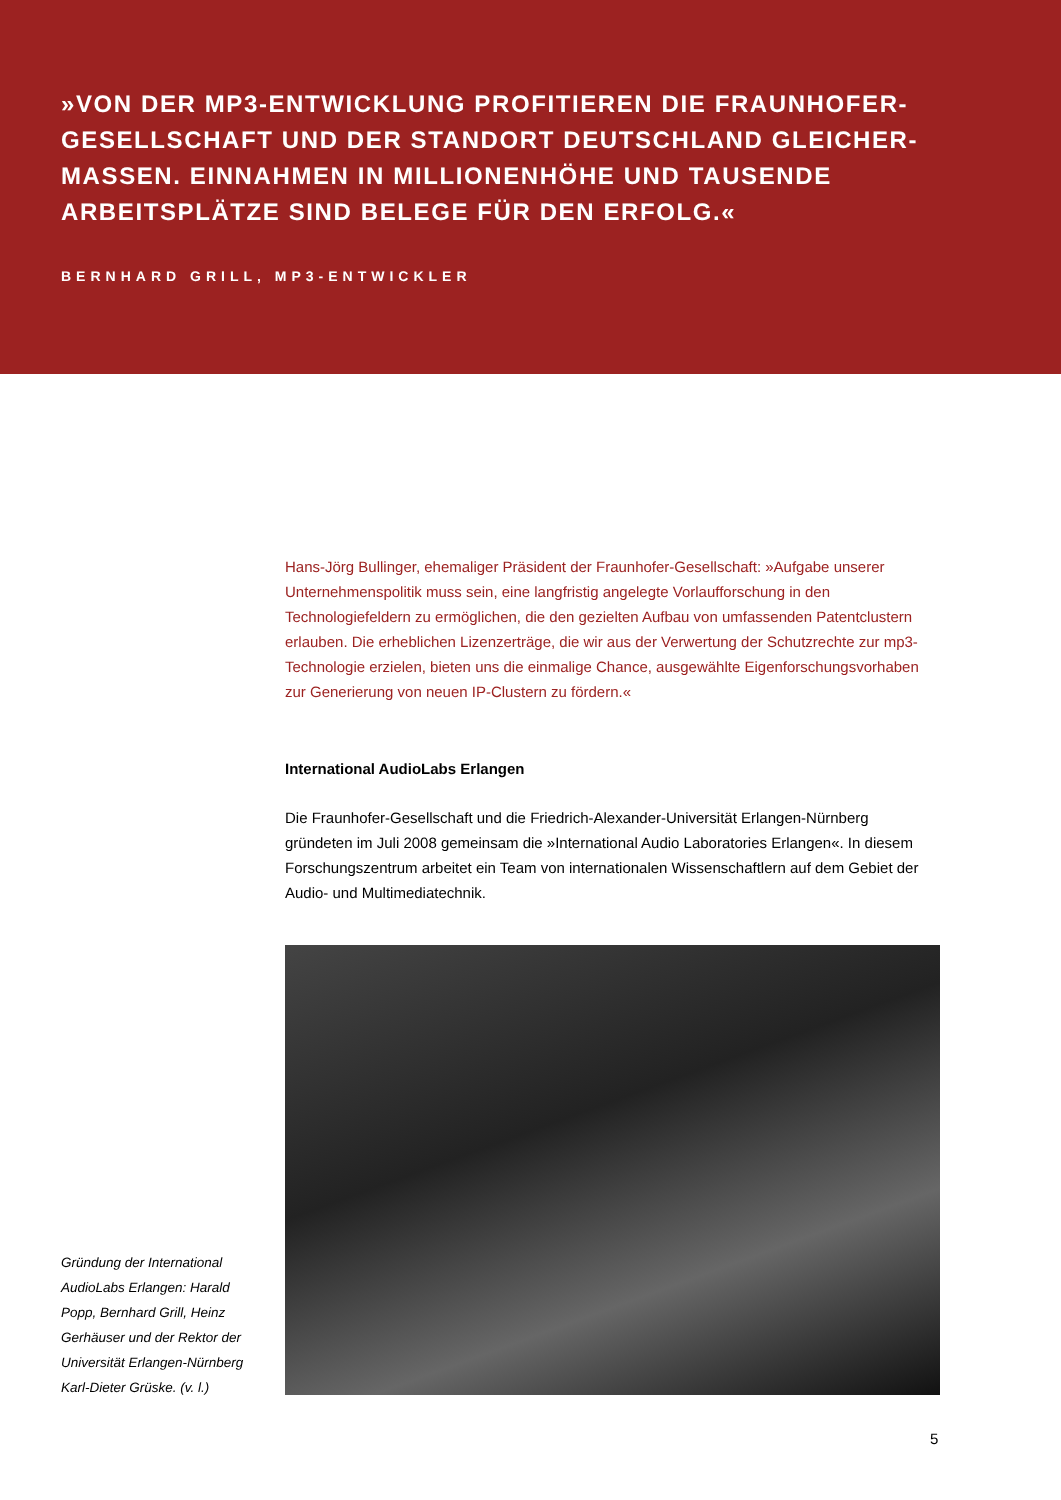»VON DER MP3-ENTWICKLUNG PROFITIEREN DIE FRAUNHOFER-GESELLSCHAFT UND DER STANDORT DEUTSCHLAND GLEICHER-MASSEN. EINNAHMEN IN MILLIONENHÖHE UND TAUSENDE ARBEITSPLÄTZE SIND BELEGE FÜR DEN ERFOLG.«
BERNHARD GRILL, MP3-ENTWICKLER
Hans-Jörg Bullinger, ehemaliger Präsident der Fraunhofer-Gesellschaft: »Aufgabe unserer Unternehmenspolitik muss sein, eine langfristig angelegte Vorlaufforschung in den Technologiefeldern zu ermöglichen, die den gezielten Aufbau von umfassenden Patentclustern erlauben. Die erheblichen Lizenzerträge, die wir aus der Verwertung der Schutzrechte zur mp3-Technologie erzielen, bieten uns die einmalige Chance, ausgewählte Eigenforschungsvorhaben zur Generierung von neuen IP-Clustern zu fördern.«
International AudioLabs Erlangen
Die Fraunhofer-Gesellschaft und die Friedrich-Alexander-Universität Erlangen-Nürnberg gründeten im Juli 2008 gemeinsam die »International Audio Laboratories Erlangen«. In diesem Forschungszentrum arbeitet ein Team von internationalen Wissenschaftlern auf dem Gebiet der Audio- und Multimediatechnik.
Gründung der International AudioLabs Erlangen: Harald Popp, Bernhard Grill, Heinz Gerhäuser und der Rektor der Universität Erlangen-Nürnberg Karl-Dieter Grüske. (v. l.)
5